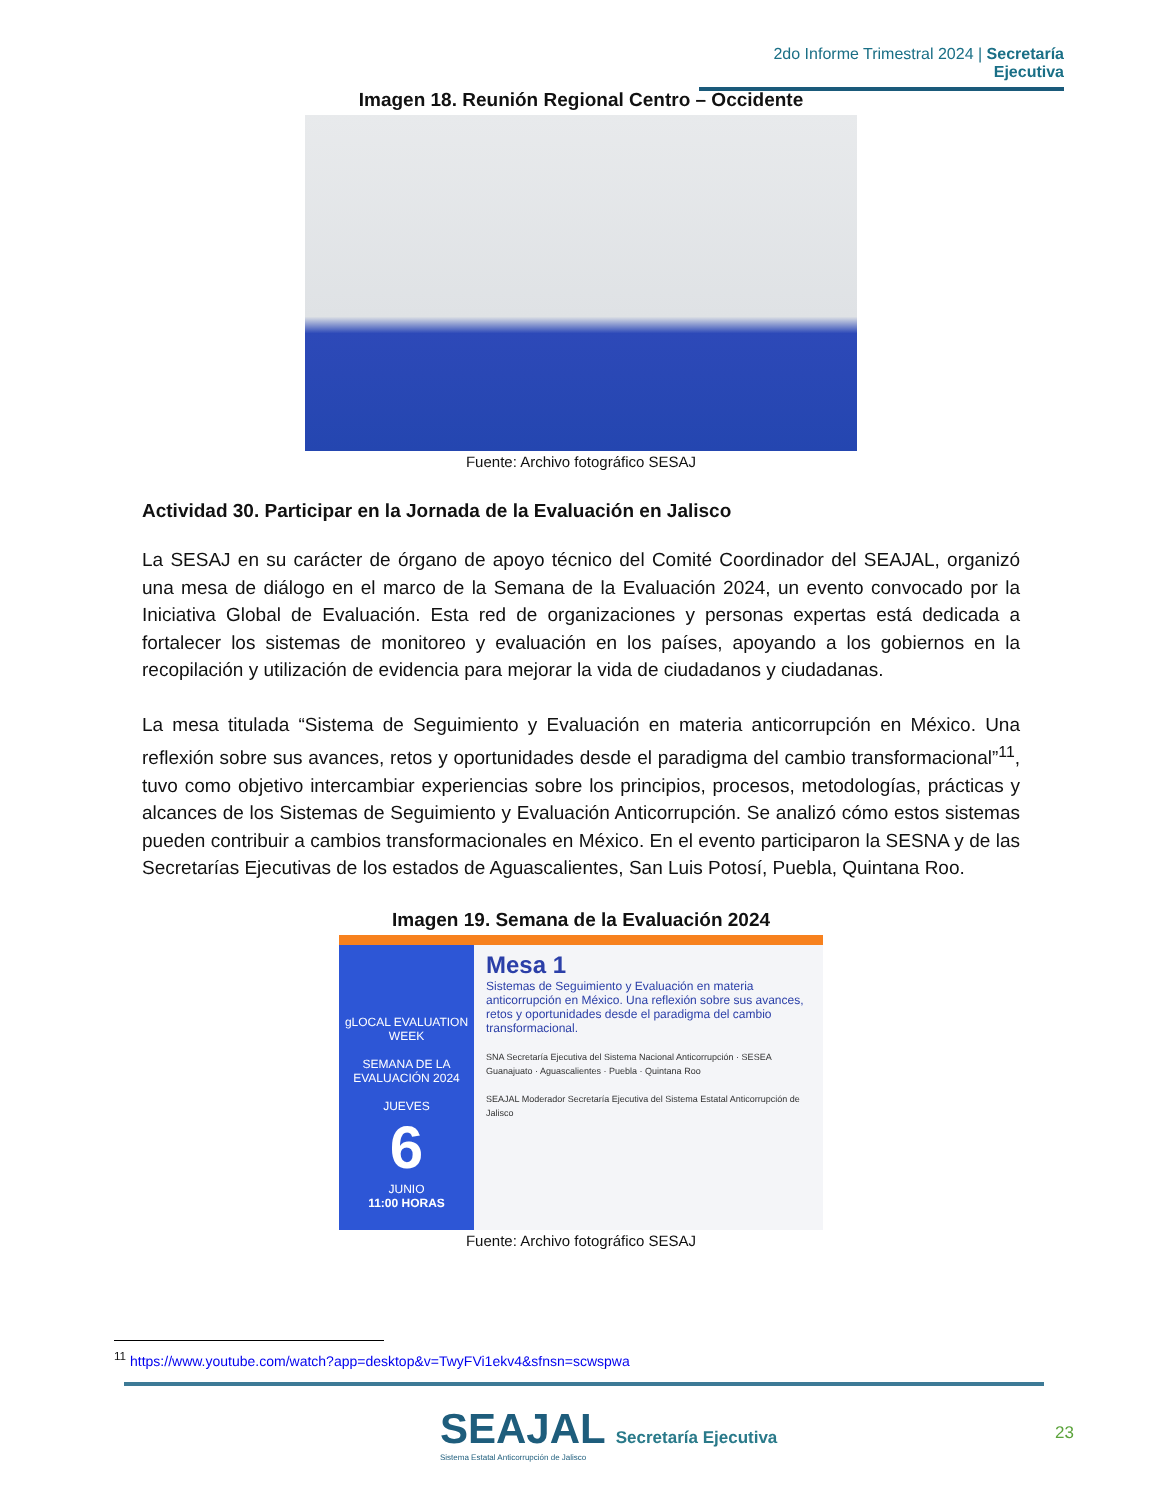2do Informe Trimestral 2024 | Secretaría Ejecutiva
Imagen 18. Reunión Regional Centro – Occidente
Fuente: Archivo fotográfico SESAJ
Actividad 30. Participar en la Jornada de la Evaluación en Jalisco
La SESAJ en su carácter de órgano de apoyo técnico del Comité Coordinador del SEAJAL, organizó una mesa de diálogo en el marco de la Semana de la Evaluación 2024, un evento convocado por la Iniciativa Global de Evaluación. Esta red de organizaciones y personas expertas está dedicada a fortalecer los sistemas de monitoreo y evaluación en los países, apoyando a los gobiernos en la recopilación y utilización de evidencia para mejorar la vida de ciudadanos y ciudadanas.
La mesa titulada “Sistema de Seguimiento y Evaluación en materia anticorrupción en México. Una reflexión sobre sus avances, retos y oportunidades desde el paradigma del cambio transformacional”<sup>11</sup>, tuvo como objetivo intercambiar experiencias sobre los principios, procesos, metodologías, prácticas y alcances de los Sistemas de Seguimiento y Evaluación Anticorrupción. Se analizó cómo estos sistemas pueden contribuir a cambios transformacionales en México. En el evento participaron la SESNA y de las Secretarías Ejecutivas de los estados de Aguascalientes, San Luis Potosí, Puebla, Quintana Roo.
Imagen 19. Semana de la Evaluación 2024
gLOCAL EVALUATION WEEK
SEMANA DE LA EVALUACIÓN 2024
JUEVES
6
JUNIO
11:00 HORAS
Mesa 1
Sistemas de Seguimiento y Evaluación en materia anticorrupción en México. Una reflexión sobre sus avances, retos y oportunidades desde el paradigma del cambio transformacional.
SNA Secretaría Ejecutiva del Sistema Nacional Anticorrupción · SESEA Guanajuato · Aguascalientes · Puebla · Quintana Roo
SEAJAL Moderador Secretaría Ejecutiva del Sistema Estatal Anticorrupción de Jalisco
Fuente: Archivo fotográfico SESAJ
<sup>11</sup> https://www.youtube.com/watch?app=desktop&v=TwyFVi1ekv4&sfnsn=scwspwa
SEAJAL Secretaría Ejecutiva
Sistema Estatal Anticorrupción de Jalisco
23